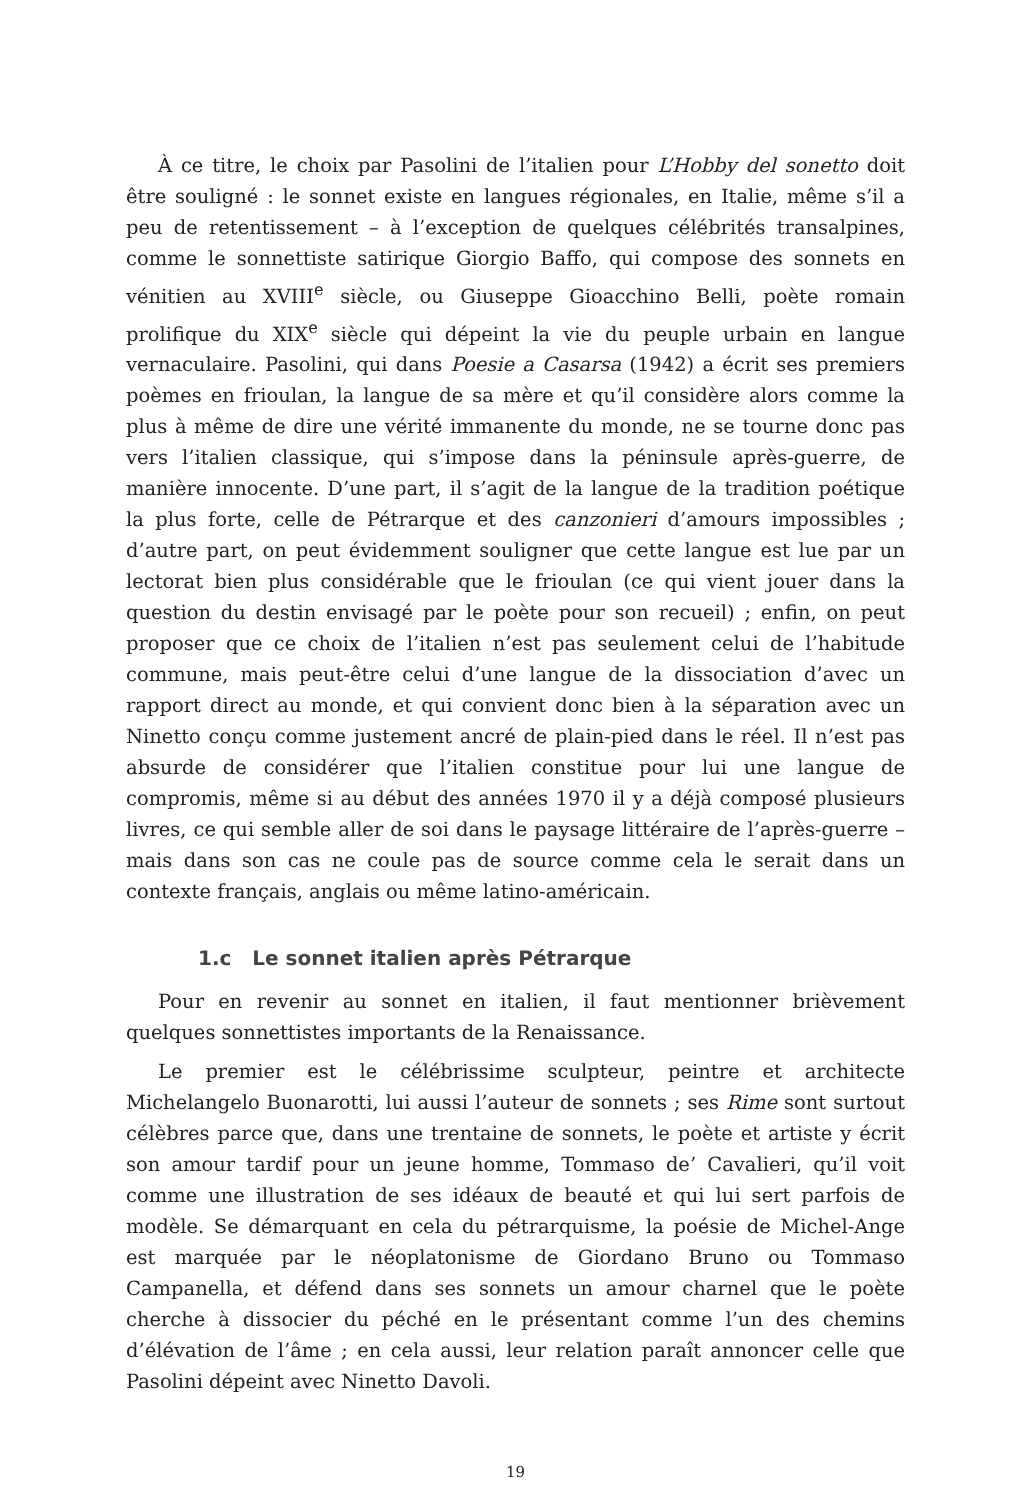À ce titre, le choix par Pasolini de l’italien pour L’Hobby del sonetto doit être souligné : le sonnet existe en langues régionales, en Italie, même s’il a peu de retentissement – à l’exception de quelques célébrités transalpines, comme le sonnettiste satirique Giorgio Baffo, qui compose des sonnets en vénitien au XVIII<sup>e</sup> siècle, ou Giuseppe Gioacchino Belli, poète romain prolifique du XIX<sup>e</sup> siècle qui dépeint la vie du peuple urbain en langue vernaculaire. Pasolini, qui dans Poesie a Casarsa (1942) a écrit ses premiers poèmes en frioulan, la langue de sa mère et qu’il considère alors comme la plus à même de dire une vérité immanente du monde, ne se tourne donc pas vers l’italien classique, qui s’impose dans la péninsule après-guerre, de manière innocente. D’une part, il s’agit de la langue de la tradition poétique la plus forte, celle de Pétrarque et des canzonieri d’amours impossibles ; d’autre part, on peut évidemment souligner que cette langue est lue par un lectorat bien plus considérable que le frioulan (ce qui vient jouer dans la question du destin envisagé par le poète pour son recueil) ; enfin, on peut proposer que ce choix de l’italien n’est pas seulement celui de l’habitude commune, mais peut-être celui d’une langue de la dissociation d’avec un rapport direct au monde, et qui convient donc bien à la séparation avec un Ninetto conçu comme justement ancré de plain-pied dans le réel. Il n’est pas absurde de considérer que l’italien constitue pour lui une langue de compromis, même si au début des années 1970 il y a déjà composé plusieurs livres, ce qui semble aller de soi dans le paysage littéraire de l’après-guerre – mais dans son cas ne coule pas de source comme cela le serait dans un contexte français, anglais ou même latino-américain.
1.c Le sonnet italien après Pétrarque
Pour en revenir au sonnet en italien, il faut mentionner brièvement quelques sonnettistes importants de la Renaissance.
Le premier est le célébrissime sculpteur, peintre et architecte Michelangelo Buonarotti, lui aussi l’auteur de sonnets ; ses Rime sont surtout célèbres parce que, dans une trentaine de sonnets, le poète et artiste y écrit son amour tardif pour un jeune homme, Tommaso de’ Cavalieri, qu’il voit comme une illustration de ses idéaux de beauté et qui lui sert parfois de modèle. Se démarquant en cela du pétrarquisme, la poésie de Michel-Ange est marquée par le néoplatonisme de Giordano Bruno ou Tommaso Campanella, et défend dans ses sonnets un amour charnel que le poète cherche à dissocier du péché en le présentant comme l’un des chemins d’élévation de l’âme ; en cela aussi, leur relation paraît annoncer celle que Pasolini dépeint avec Ninetto Davoli.
19